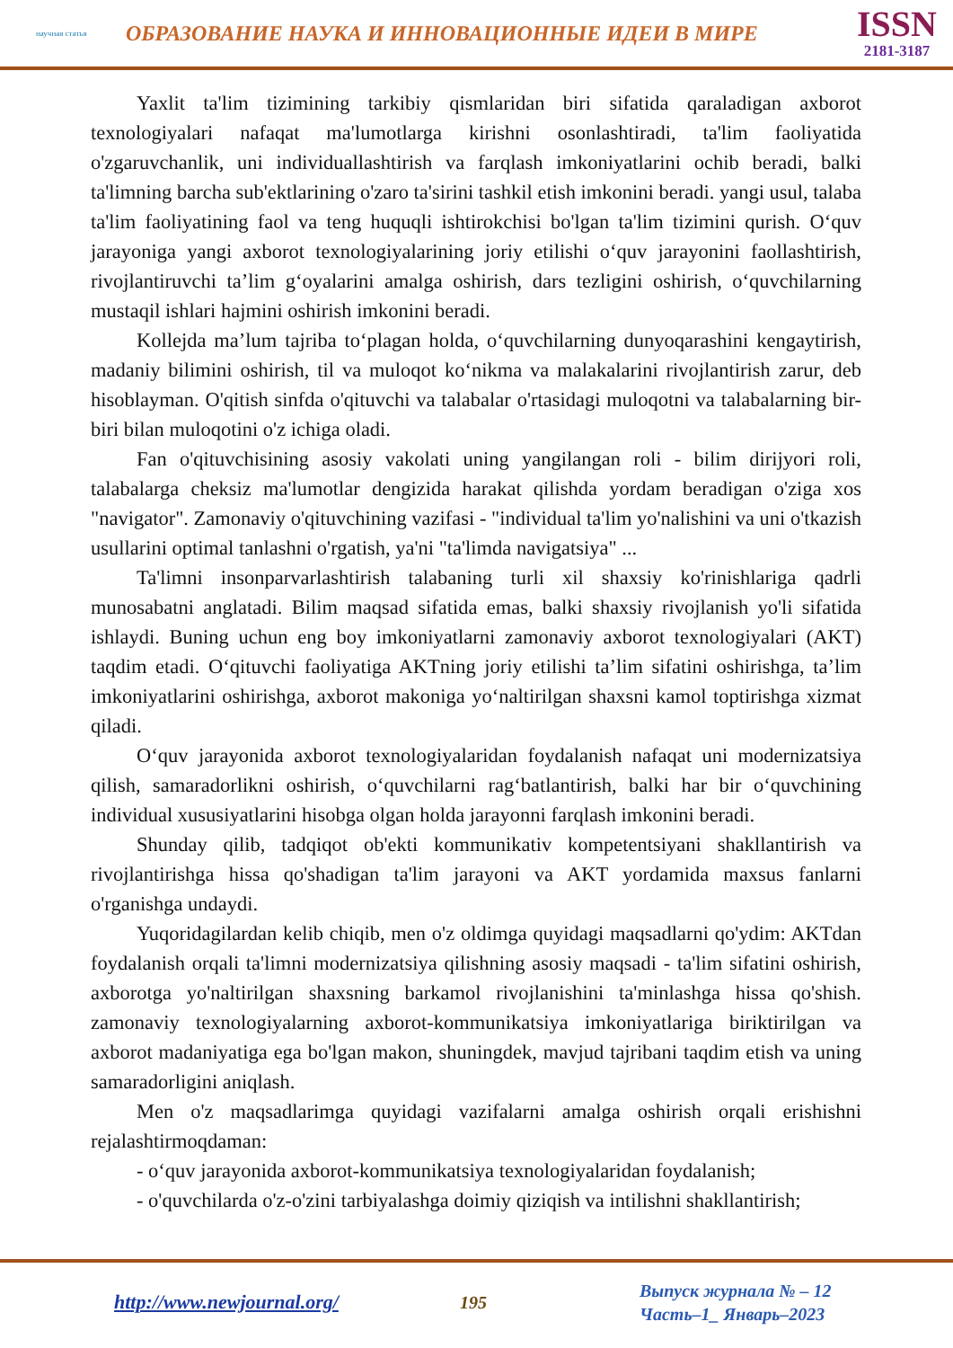научная статья
ОБРАЗОВАНИЕ НАУКА И ИННОВАЦИОННЫЕ ИДЕИ В МИРЕ
ISSN
2181-3187
Yaxlit ta'lim tizimining tarkibiy qismlaridan biri sifatida qaraladigan axborot texnologiyalari nafaqat ma'lumotlarga kirishni osonlashtiradi, ta'lim faoliyatida o'zgaruvchanlik, uni individuallashtirish va farqlash imkoniyatlarini ochib beradi, balki ta'limning barcha sub'ektlarining o'zaro ta'sirini tashkil etish imkonini beradi. yangi usul, talaba ta'lim faoliyatining faol va teng huquqli ishtirokchisi bo'lgan ta'lim tizimini qurish. O‘quv jarayoniga yangi axborot texnologiyalarining joriy etilishi o‘quv jarayonini faollashtirish, rivojlantiruvchi ta’lim g‘oyalarini amalga oshirish, dars tezligini oshirish, o‘quvchilarning mustaqil ishlari hajmini oshirish imkonini beradi.
Kollejda ma’lum tajriba to‘plagan holda, o‘quvchilarning dunyoqarashini kengaytirish, madaniy bilimini oshirish, til va muloqot ko‘nikma va malakalarini rivojlantirish zarur, deb hisoblayman. O'qitish sinfda o'qituvchi va talabalar o'rtasidagi muloqotni va talabalarning bir-biri bilan muloqotini o'z ichiga oladi.
Fan o'qituvchisining asosiy vakolati uning yangilangan roli - bilim dirijyori roli, talabalarga cheksiz ma'lumotlar dengizida harakat qilishda yordam beradigan o'ziga xos "navigator". Zamonaviy o'qituvchining vazifasi - "individual ta'lim yo'nalishini va uni o'tkazish usullarini optimal tanlashni o'rgatish, ya'ni "ta'limda navigatsiya" ...
Ta'limni insonparvarlashtirish talabaning turli xil shaxsiy ko'rinishlariga qadrli munosabatni anglatadi. Bilim maqsad sifatida emas, balki shaxsiy rivojlanish yo'li sifatida ishlaydi. Buning uchun eng boy imkoniyatlarni zamonaviy axborot texnologiyalari (AKT) taqdim etadi. O‘qituvchi faoliyatiga AKTning joriy etilishi ta’lim sifatini oshirishga, ta’lim imkoniyatlarini oshirishga, axborot makoniga yo‘naltirilgan shaxsni kamol toptirishga xizmat qiladi.
O‘quv jarayonida axborot texnologiyalaridan foydalanish nafaqat uni modernizatsiya qilish, samaradorlikni oshirish, o‘quvchilarni rag‘batlantirish, balki har bir o‘quvchining individual xususiyatlarini hisobga olgan holda jarayonni farqlash imkonini beradi.
Shunday qilib, tadqiqot ob'ekti kommunikativ kompetentsiyani shakllantirish va rivojlantirishga hissa qo'shadigan ta'lim jarayoni va AKT yordamida maxsus fanlarni o'rganishga undaydi.
Yuqoridagilardan kelib chiqib, men o'z oldimga quyidagi maqsadlarni qo'ydim: AKTdan foydalanish orqali ta'limni modernizatsiya qilishning asosiy maqsadi - ta'lim sifatini oshirish, axborotga yo'naltirilgan shaxsning barkamol rivojlanishini ta'minlashga hissa qo'shish. zamonaviy texnologiyalarning axborot-kommunikatsiya imkoniyatlariga biriktirilgan va axborot madaniyatiga ega bo'lgan makon, shuningdek, mavjud tajribani taqdim etish va uning samaradorligini aniqlash.
Men o'z maqsadlarimga quyidagi vazifalarni amalga oshirish orqali erishishni rejalashtirmoqdaman:
- o‘quv jarayonida axborot-kommunikatsiya texnologiyalaridan foydalanish;
- o'quvchilarda o'z-o'zini tarbiyalashga doimiy qiziqish va intilishni shakllantirish;
http://www.newjournal.org/ 195
Выпуск журнала № – 12
Часть–1_ Январь–2023